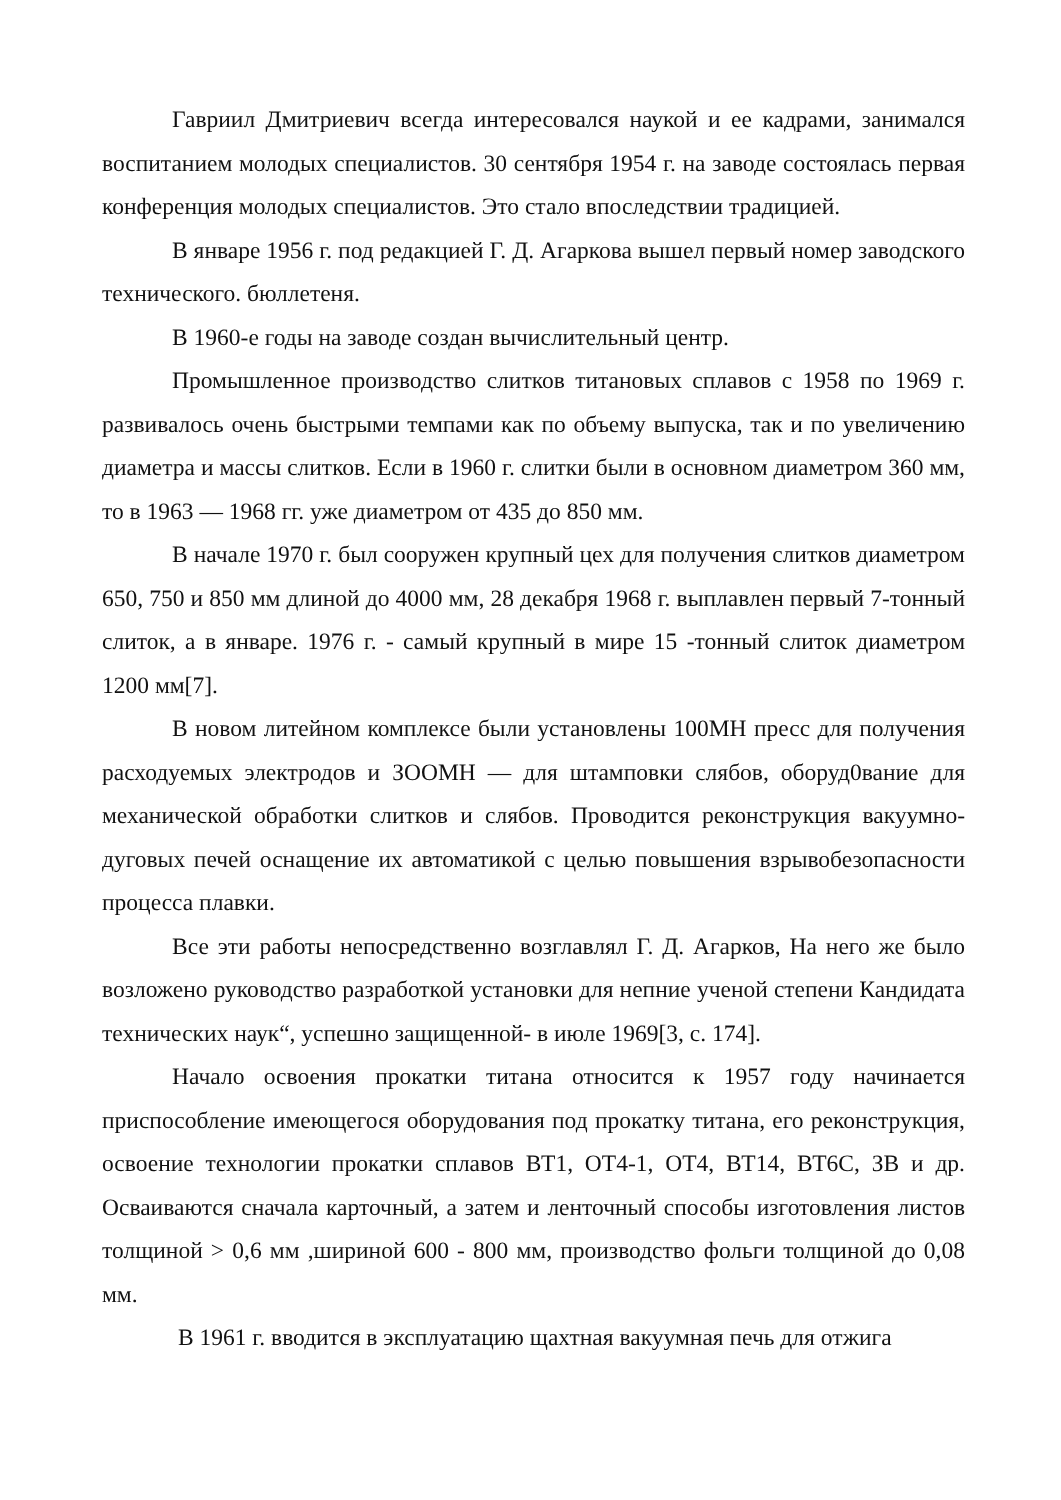Гавриил Дмитриевич всегда интересовался наукой и ее кадрами, занимался воспитанием молодых специалистов. 30 сентября 1954 г. на заводе состоялась первая конференция молодых специалистов. Это стало впоследствии традицией.
В январе 1956 г. под редакцией Г. Д. Агаркова вышел первый номер заводского технического. бюллетеня.
В 1960-е годы на заводе создан вычислительный центр.
Промышленное производство слитков титановых сплавов с 1958 по 1969 г. развивалось очень быстрыми темпами как по объему выпуска, так и по увеличению диаметра и массы слитков. Если в 1960 г. слитки были в основном диаметром 360 мм, то в 1963 — 1968 гг. уже диаметром от 435 до 850 мм.
В начале 1970 г. был сооружен крупный цех для получения слитков диаметром 650, 750 и 850 мм длиной до 4000 мм, 28 декабря 1968 г. выплавлен первый 7-тонный слиток, а в январе. 1976 г. - самый крупный в мире 15 -тонный слиток диаметром 1200 мм[7].
В новом литейном комплексе были установлены 100МН пресс для получения расходуемых электродов и ЗООМН — для штамповки слябов, оборуд0вание для механической обработки слитков и слябов. Проводится реконструкция вакуумно-дуговых печей оснащение их автоматикой с целью повышения взрывобезопасности процесса плавки.
Все эти работы непосредственно возглавлял Г. Д. Агарков, На него же было возложено руководство разработкой установки для непние ученой степени Кандидата технических наук“, успешно защищенной- в июле 1969[3, с. 174].
Начало освоения прокатки титана относится к 1957 году начинается приспособление имеющегося оборудования под прокатку титана, его реконструкция, освоение технологии прокатки сплавов ВТ1, ОТ4-1, ОТ4, ВТ14, ВТ6С, ЗВ и др. Осваиваются сначала карточный, а затем и ленточный способы изготовления листов толщиной > 0,6 мм ,шириной 600 - 800 мм, производство фольги толщиной до 0,08 мм.
В 1961 г. вводится в эксплуатацию щахтная вакуумная печь для отжига